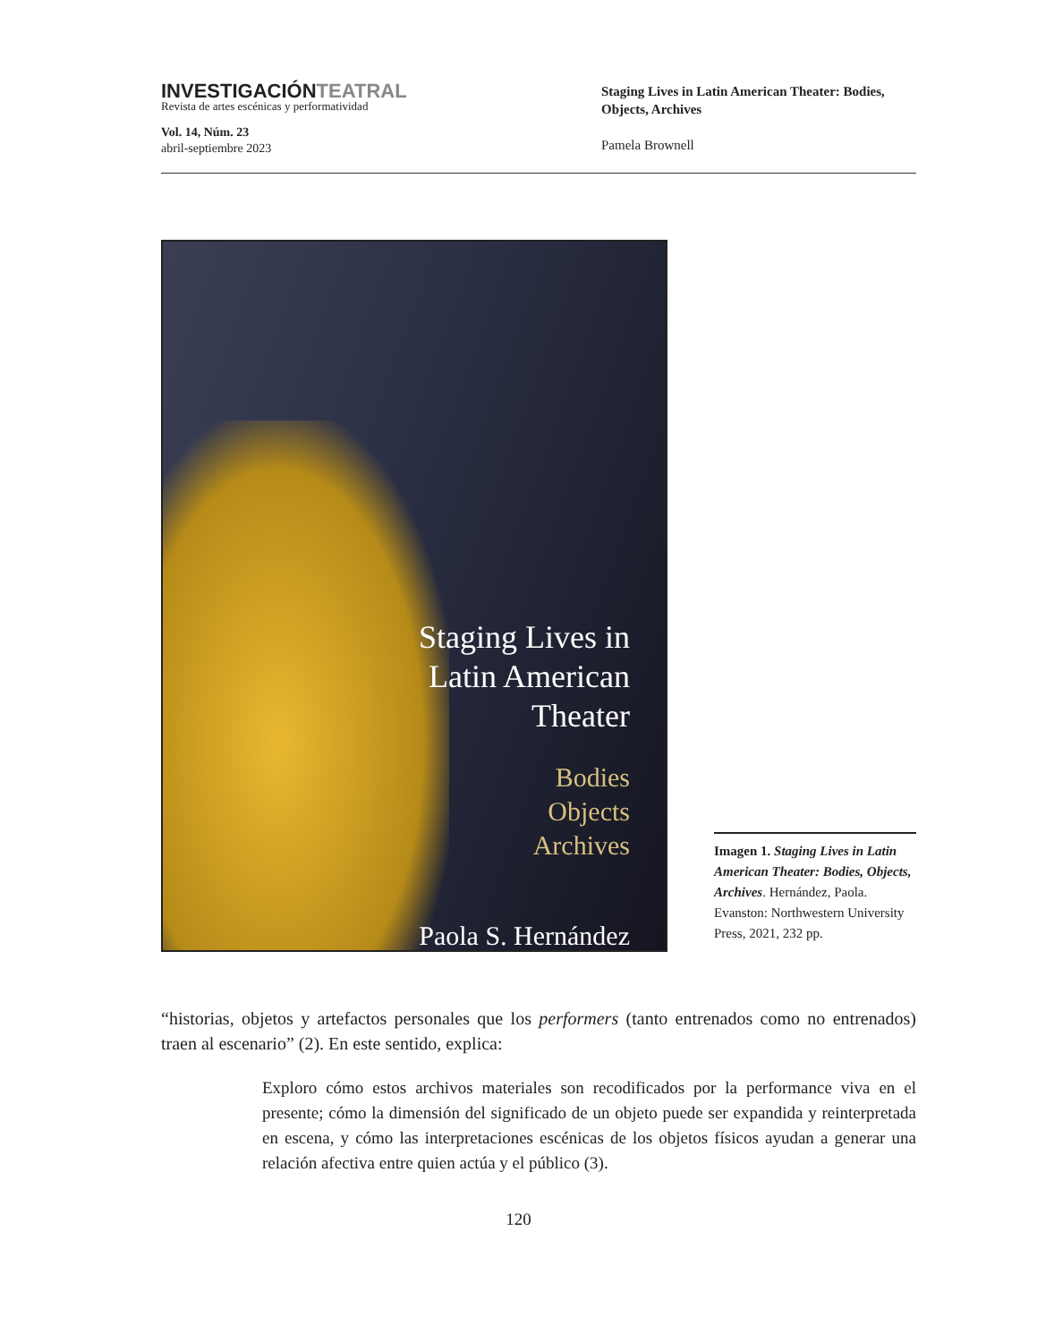INVESTIGACIÓNTEATRAL
Revista de artes escénicas y performatividad
Vol. 14, Núm. 23
abril-septiembre 2023
Staging Lives in Latin American Theater: Bodies, Objects, Archives
Pamela Brownell
Staging Lives in
Latin American
Theater
Bodies
Objects
Archives
Paola S. Hernández
Imagen 1. Staging Lives in Latin American Theater: Bodies, Objects, Archives. Hernández, Paola. Evanston: Northwestern University Press, 2021, 232 pp.
“historias, objetos y artefactos personales que los performers (tanto entrenados como no entrenados) traen al escenario” (2). En este sentido, explica:
Exploro cómo estos archivos materiales son recodificados por la performance viva en el presente; cómo la dimensión del significado de un objeto puede ser expandida y reinterpretada en escena, y cómo las interpretaciones escénicas de los objetos físicos ayudan a generar una relación afectiva entre quien actúa y el público (3).
120